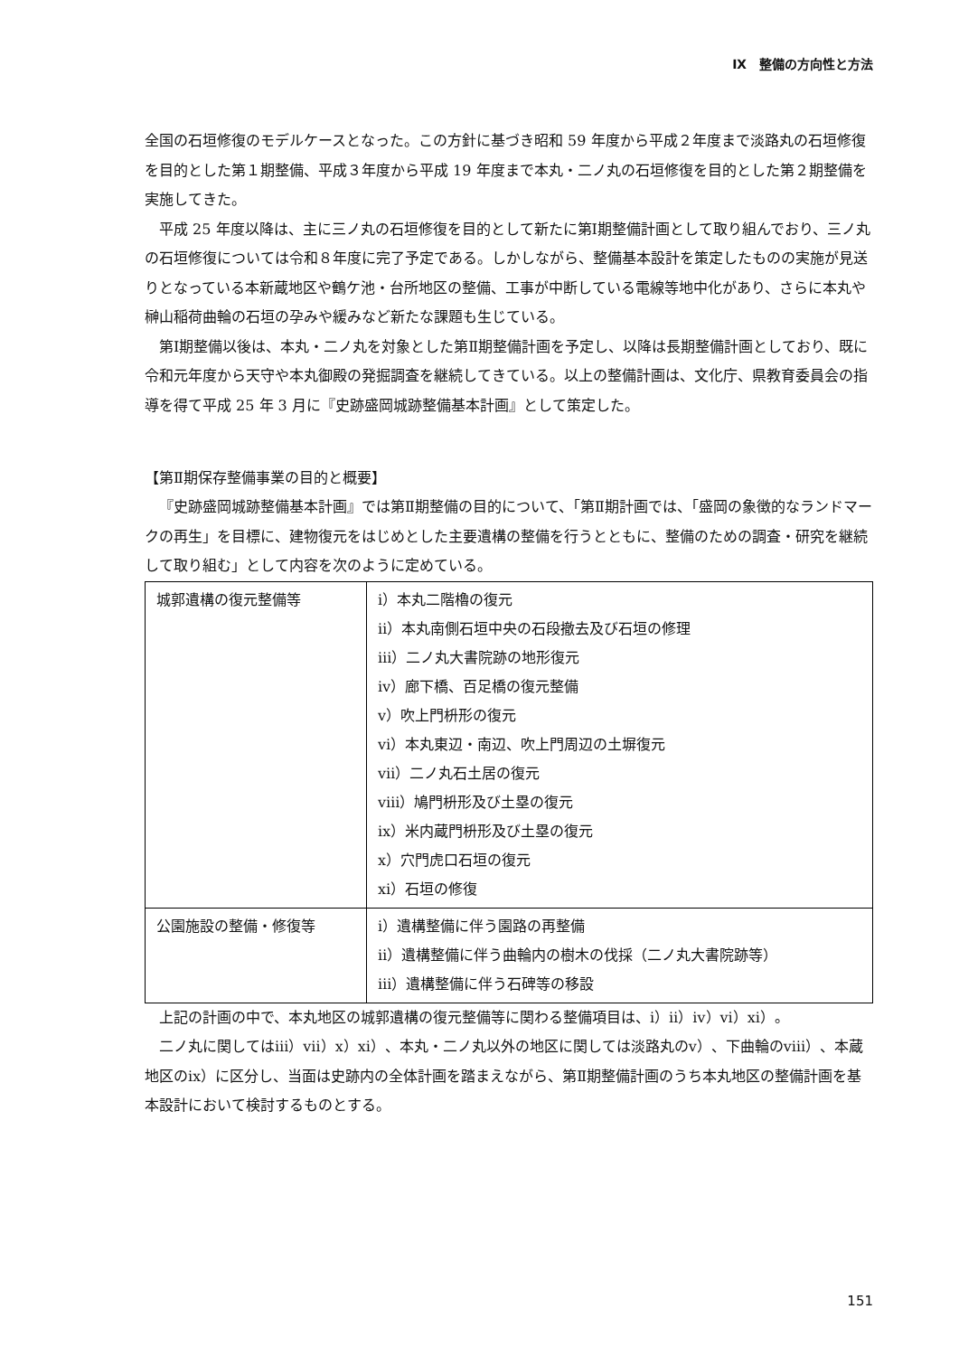Ⅸ　整備の方向性と方法
全国の石垣修復のモデルケースとなった。この方針に基づき昭和 59 年度から平成２年度まで淡路丸の石垣修復を目的とした第１期整備、平成３年度から平成 19 年度まで本丸・二ノ丸の石垣修復を目的とした第２期整備を実施してきた。
平成 25 年度以降は、主に三ノ丸の石垣修復を目的として新たに第Ⅰ期整備計画として取り組んでおり、三ノ丸の石垣修復については令和８年度に完了予定である。しかしながら、整備基本設計を策定したものの実施が見送りとなっている本新蔵地区や鶴ケ池・台所地区の整備、工事が中断している電線等地中化があり、さらに本丸や榊山稲荷曲輪の石垣の孕みや緩みなど新たな課題も生じている。
第Ⅰ期整備以後は、本丸・二ノ丸を対象とした第Ⅱ期整備計画を予定し、以降は長期整備計画としており、既に令和元年度から天守や本丸御殿の発掘調査を継続してきている。以上の整備計画は、文化庁、県教育委員会の指導を得て平成 25 年 3 月に『史跡盛岡城跡整備基本計画』として策定した。
【第Ⅱ期保存整備事業の目的と概要】
『史跡盛岡城跡整備基本計画』では第Ⅱ期整備の目的について、「第Ⅱ期計画では、「盛岡の象徴的なランドマークの再生」を目標に、建物復元をはじめとした主要遺構の整備を行うとともに、整備のための調査・研究を継続して取り組む」として内容を次のように定めている。
| 城郭遺構の復元整備等 | ⅰ）本丸二階櫓の復元 ⅱ）本丸南側石垣中央の石段撤去及び石垣の修理 ⅲ）二ノ丸大書院跡の地形復元 ⅳ）廊下橋、百足橋の復元整備 ⅴ）吹上門枡形の復元 ⅵ）本丸東辺・南辺、吹上門周辺の土塀復元 ⅶ）二ノ丸石土居の復元 ⅷ）鳩門枡形及び土塁の復元 ⅸ）米内蔵門枡形及び土塁の復元 ⅹ）穴門虎口石垣の復元 ⅺ）石垣の修復 |
| 公園施設の整備・修復等 | ⅰ）遺構整備に伴う園路の再整備 ⅱ）遺構整備に伴う曲輪内の樹木の伐採（二ノ丸大書院跡等） ⅲ）遺構整備に伴う石碑等の移設 |
上記の計画の中で、本丸地区の城郭遺構の復元整備等に関わる整備項目は、ⅰ）ⅱ）ⅳ）ⅵ）ⅺ）。
二ノ丸に関してはⅲ）ⅶ）ⅹ）ⅺ）、本丸・二ノ丸以外の地区に関しては淡路丸のⅴ）、下曲輪のⅷ）、本蔵地区のⅸ）に区分し、当面は史跡内の全体計画を踏まえながら、第Ⅱ期整備計画のうち本丸地区の整備計画を基本設計において検討するものとする。
151